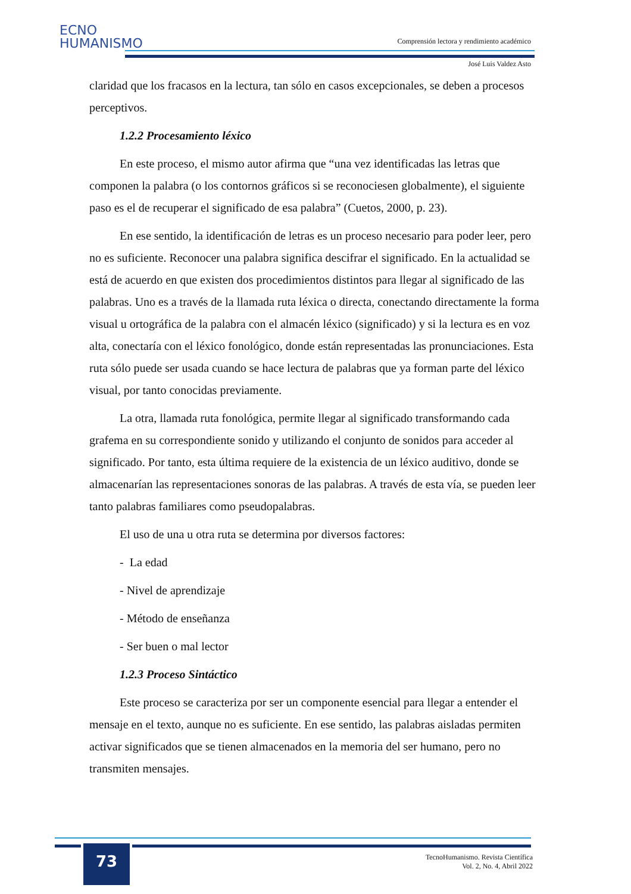ECNO
HUMANISMO
Comprensión lectora y rendimiento académico
José Luis Valdez Asto
claridad que los fracasos en la lectura, tan sólo en casos excepcionales, se deben a procesos perceptivos.
1.2.2 Procesamiento léxico
En este proceso, el mismo autor afirma que “una vez identificadas las letras que componen la palabra (o los contornos gráficos si se reconociesen globalmente), el siguiente paso es el de recuperar el significado de esa palabra” (Cuetos, 2000, p. 23).
En ese sentido, la identificación de letras es un proceso necesario para poder leer, pero no es suficiente. Reconocer una palabra significa descifrar el significado. En la actualidad se está de acuerdo en que existen dos procedimientos distintos para llegar al significado de las palabras. Uno es a través de la llamada ruta léxica o directa, conectando directamente la forma visual u ortográfica de la palabra con el almacén léxico (significado) y si la lectura es en voz alta, conectaría con el léxico fonológico, donde están representadas las pronunciaciones. Esta ruta sólo puede ser usada cuando se hace lectura de palabras que ya forman parte del léxico visual, por tanto conocidas previamente.
La otra, llamada ruta fonológica, permite llegar al significado transformando cada grafema en su correspondiente sonido y utilizando el conjunto de sonidos para acceder al significado. Por tanto, esta última requiere de la existencia de un léxico auditivo, donde se almacenarían las representaciones sonoras de las palabras. A través de esta vía, se pueden leer tanto palabras familiares como pseudopalabras.
El uso de una u otra ruta se determina por diversos factores:
- La edad
- Nivel de aprendizaje
- Método de enseñanza
- Ser buen o mal lector
1.2.3 Proceso Sintáctico
Este proceso se caracteriza por ser un componente esencial para llegar a entender el mensaje en el texto, aunque no es suficiente. En ese sentido, las palabras aisladas permiten activar significados que se tienen almacenados en la memoria del ser humano, pero no transmiten mensajes.
73
TecnoHumanismo. Revista Científica
Vol. 2, No. 4, Abril 2022